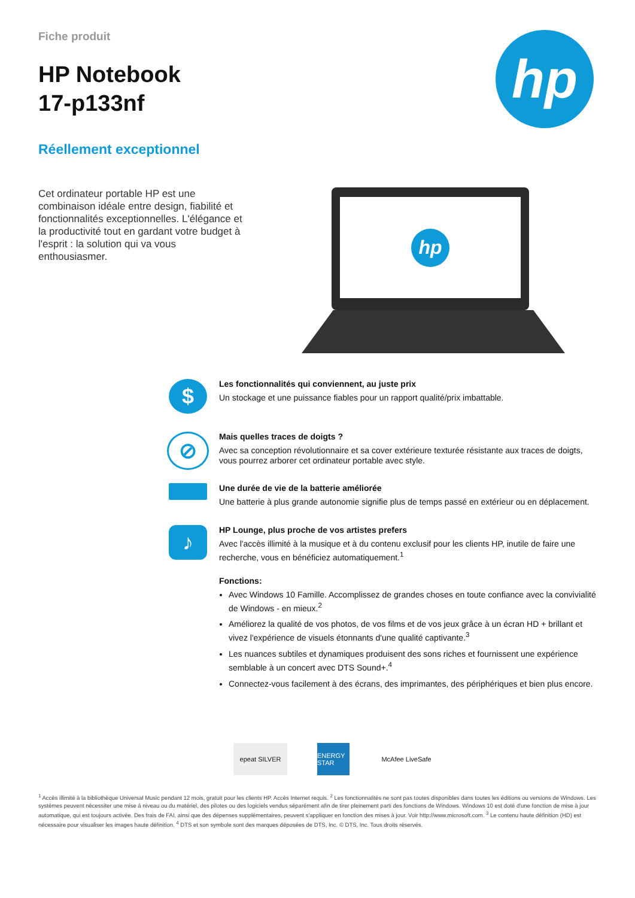Fiche produit
HP Notebook
17-p133nf
Réellement exceptionnel
hp
Cet ordinateur portable HP est une combinaison idéale entre design, fiabilité et fonctionnalités exceptionnelles. L'élégance et la productivité tout en gardant votre budget à l'esprit : la solution qui va vous enthousiasmer.
hp
$
Les fonctionnalités qui conviennent, au juste prix
Un stockage et une puissance fiables pour un rapport qualité/prix imbattable.
⊘
Mais quelles traces de doigts ?
Avec sa conception révolutionnaire et sa cover extérieure texturée résistante aux traces de doigts, vous pourrez arborer cet ordinateur portable avec style.
Une durée de vie de la batterie améliorée
Une batterie à plus grande autonomie signifie plus de temps passé en extérieur ou en déplacement.
♪
HP Lounge, plus proche de vos artistes prefers
Avec l'accès illimité à la musique et à du contenu exclusif pour les clients HP, inutile de faire une recherche, vous en bénéficiez automatiquement.<sup>1</sup>
Fonctions:
Avec Windows 10 Famille. Accomplissez de grandes choses en toute confiance avec la convivialité de Windows - en mieux.<sup>2</sup>
Améliorez la qualité de vos photos, de vos films et de vos jeux grâce à un écran HD + brillant et vivez l'expérience de visuels étonnants d'une qualité captivante.<sup>3</sup>
Les nuances subtiles et dynamiques produisent des sons riches et fournissent une expérience semblable à un concert avec DTS Sound+.<sup>4</sup>
Connectez-vous facilement à des écrans, des imprimantes, des périphériques et bien plus encore.
epeat SILVER
ENERGY STAR
McAfee LiveSafe
<sup>1</sup> Accès illimité à la bibliothèque Universal Music pendant 12 mois, gratuit pour les clients HP. Accès Internet requis. <sup>2</sup> Les fonctionnalités ne sont pas toutes disponibles dans toutes les éditions ou versions de Windows. Les systèmes peuvent nécessiter une mise à niveau ou du matériel, des pilotes ou des logiciels vendus séparément afin de tirer pleinement parti des fonctions de Windows. Windows 10 est doté d'une fonction de mise à jour automatique, qui est toujours activée. Des frais de FAI, ainsi que des dépenses supplémentaires, peuvent s'appliquer en fonction des mises à jour. Voir http://www.microsoft.com. <sup>3</sup> Le contenu haute définition (HD) est nécessaire pour visualiser les images haute définition. <sup>4</sup> DTS et son symbole sont des marques déposées de DTS, Inc. © DTS, Inc. Tous droits réservés.